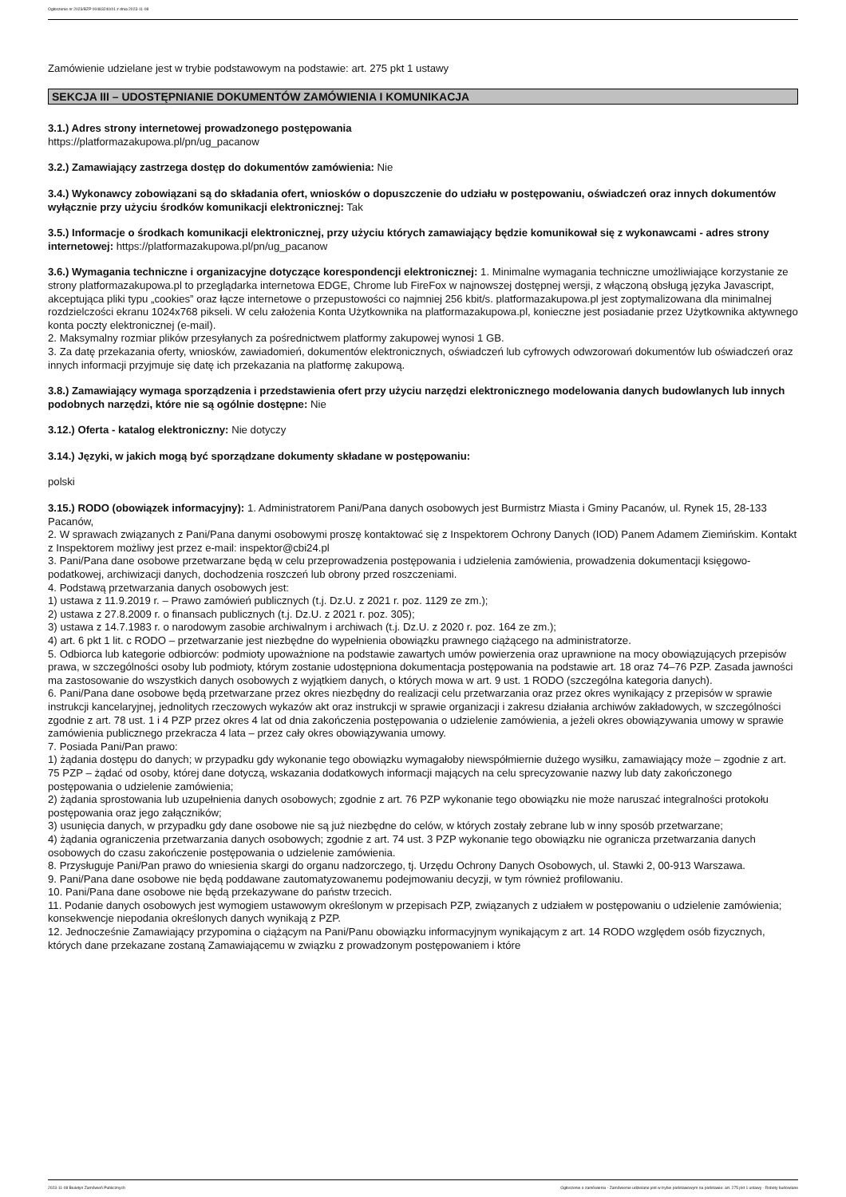Ogłoszenie nr 2023/BZP 00483240/01 z dnia 2023-11-08
Zamówienie udzielane jest w trybie podstawowym na podstawie: art. 275 pkt 1 ustawy
SEKCJA III – UDOSTĘPNIANIE DOKUMENTÓW ZAMÓWIENIA I KOMUNIKACJA
3.1.) Adres strony internetowej prowadzonego postępowania
https://platformazakupowa.pl/pn/ug_pacanow
3.2.) Zamawiający zastrzega dostęp do dokumentów zamówienia: Nie
3.4.) Wykonawcy zobowiązani są do składania ofert, wniosków o dopuszczenie do udziału w postępowaniu, oświadczeń oraz innych dokumentów wyłącznie przy użyciu środków komunikacji elektronicznej: Tak
3.5.) Informacje o środkach komunikacji elektronicznej, przy użyciu których zamawiający będzie komunikował się z wykonawcami - adres strony internetowej: https://platformazakupowa.pl/pn/ug_pacanow
3.6.) Wymagania techniczne i organizacyjne dotyczące korespondencji elektronicznej: 1. Minimalne wymagania techniczne umożliwiające korzystanie ze strony platformazakupowa.pl to przeglądarka internetowa EDGE, Chrome lub FireFox w najnowszej dostępnej wersji, z włączoną obsługą języka Javascript, akceptująca pliki typu „cookies” oraz łącze internetowe o przepustowości co najmniej 256 kbit/s. platformazakupowa.pl jest zoptymalizowana dla minimalnej rozdzielczości ekranu 1024x768 pikseli. W celu założenia Konta Użytkownika na platformazakupowa.pl, konieczne jest posiadanie przez Użytkownika aktywnego konta poczty elektronicznej (e-mail).
2. Maksymalny rozmiar plików przesyłanych za pośrednictwem platformy zakupowej wynosi 1 GB.
3. Za datę przekazania oferty, wniosków, zawiadomień, dokumentów elektronicznych, oświadczeń lub cyfrowych odwzorowań dokumentów lub oświadczeń oraz innych informacji przyjmuje się datę ich przekazania na platformę zakupową.
3.8.) Zamawiający wymaga sporządzenia i przedstawienia ofert przy użyciu narzędzi elektronicznego modelowania danych budowlanych lub innych podobnych narzędzi, które nie są ogólnie dostępne: Nie
3.12.) Oferta - katalog elektroniczny: Nie dotyczy
3.14.) Języki, w jakich mogą być sporządzane dokumenty składane w postępowaniu:
polski
3.15.) RODO (obowiązek informacyjny): 1. Administratorem Pani/Pana danych osobowych jest Burmistrz Miasta i Gminy Pacanów, ul. Rynek 15, 28-133 Pacanów,
2. W sprawach związanych z Pani/Pana danymi osobowymi proszę kontaktować się z Inspektorem Ochrony Danych (IOD) Panem Adamem Ziemińskim. Kontakt z Inspektorem możliwy jest przez e-mail: inspektor@cbi24.pl
3. Pani/Pana dane osobowe przetwarzane będą w celu przeprowadzenia postępowania i udzielenia zamówienia, prowadzenia dokumentacji księgowo-podatkowej, archiwizacji danych, dochodzenia roszczeń lub obrony przed roszczeniami.
4. Podstawą przetwarzania danych osobowych jest:
1) ustawa z 11.9.2019 r. – Prawo zamówień publicznych (t.j. Dz.U. z 2021 r. poz. 1129 ze zm.);
2) ustawa z 27.8.2009 r. o finansach publicznych (t.j. Dz.U. z 2021 r. poz. 305);
3) ustawa z 14.7.1983 r. o narodowym zasobie archiwalnym i archiwach (t.j. Dz.U. z 2020 r. poz. 164 ze zm.);
4) art. 6 pkt 1 lit. c RODO – przetwarzanie jest niezbędne do wypełnienia obowiązku prawnego ciążącego na administratorze.
5. Odbiorca lub kategorie odbiorców: podmioty upoważnione na podstawie zawartych umów powierzenia oraz uprawnione na mocy obowiązujących przepisów prawa, w szczególności osoby lub podmioty, którym zostanie udostępniona dokumentacja postępowania na podstawie art. 18 oraz 74–76 PZP. Zasada jawności ma zastosowanie do wszystkich danych osobowych z wyjątkiem danych, o których mowa w art. 9 ust. 1 RODO (szczególna kategoria danych).
6. Pani/Pana dane osobowe będą przetwarzane przez okres niezbędny do realizacji celu przetwarzania oraz przez okres wynikający z przepisów w sprawie instrukcji kancelaryjnej, jednolitych rzeczowych wykazów akt oraz instrukcji w sprawie organizacji i zakresu działania archiwów zakładowych, w szczególności zgodnie z art. 78 ust. 1 i 4 PZP przez okres 4 lat od dnia zakończenia postępowania o udzielenie zamówienia, a jeżeli okres obowiązywania umowy w sprawie zamówienia publicznego przekracza 4 lata – przez cały okres obowiązywania umowy.
7. Posiada Pani/Pan prawo:
1) żądania dostępu do danych; w przypadku gdy wykonanie tego obowiązku wymagałoby niewspółmiernie dużego wysiłku, zamawiający może – zgodnie z art. 75 PZP – żądać od osoby, której dane dotyczą, wskazania dodatkowych informacji mających na celu sprecyzowanie nazwy lub daty zakończonego postępowania o udzielenie zamówienia;
2) żądania sprostowania lub uzupełnienia danych osobowych; zgodnie z art. 76 PZP wykonanie tego obowiązku nie może naruszać integralności protokołu postępowania oraz jego załączników;
3) usunięcia danych, w przypadku gdy dane osobowe nie są już niezbędne do celów, w których zostały zebrane lub w inny sposób przetwarzane;
4) żądania ograniczenia przetwarzania danych osobowych; zgodnie z art. 74 ust. 3 PZP wykonanie tego obowiązku nie ogranicza przetwarzania danych osobowych do czasu zakończenie postępowania o udzielenie zamówienia.
8. Przysługuje Pani/Pan prawo do wniesienia skargi do organu nadzorczego, tj. Urzędu Ochrony Danych Osobowych, ul. Stawki 2, 00-913 Warszawa.
9. Pani/Pana dane osobowe nie będą poddawane zautomatyzowanemu podejmowaniu decyzji, w tym również profilowaniu.
10. Pani/Pana dane osobowe nie będą przekazywane do państw trzecich.
11. Podanie danych osobowych jest wymogiem ustawowym określonym w przepisach PZP, związanych z udziałem w postępowaniu o udzielenie zamówienia; konsekwencje niepodania określonych danych wynikają z PZP.
12. Jednocześnie Zamawiający przypomina o ciążącym na Pani/Panu obowiązku informacyjnym wynikającym z art. 14 RODO względem osób fizycznych, których dane przekazane zostaną Zamawiającemu w związku z prowadzonym postępowaniem i które
2023-11-08 Biuletyn Zamówień Publicznych Ogłoszenie o zamówieniu - Zamówienie udzielane jest w trybie podstawowym na podstawie: art. 275 pkt 1 ustawy - Roboty budowlane